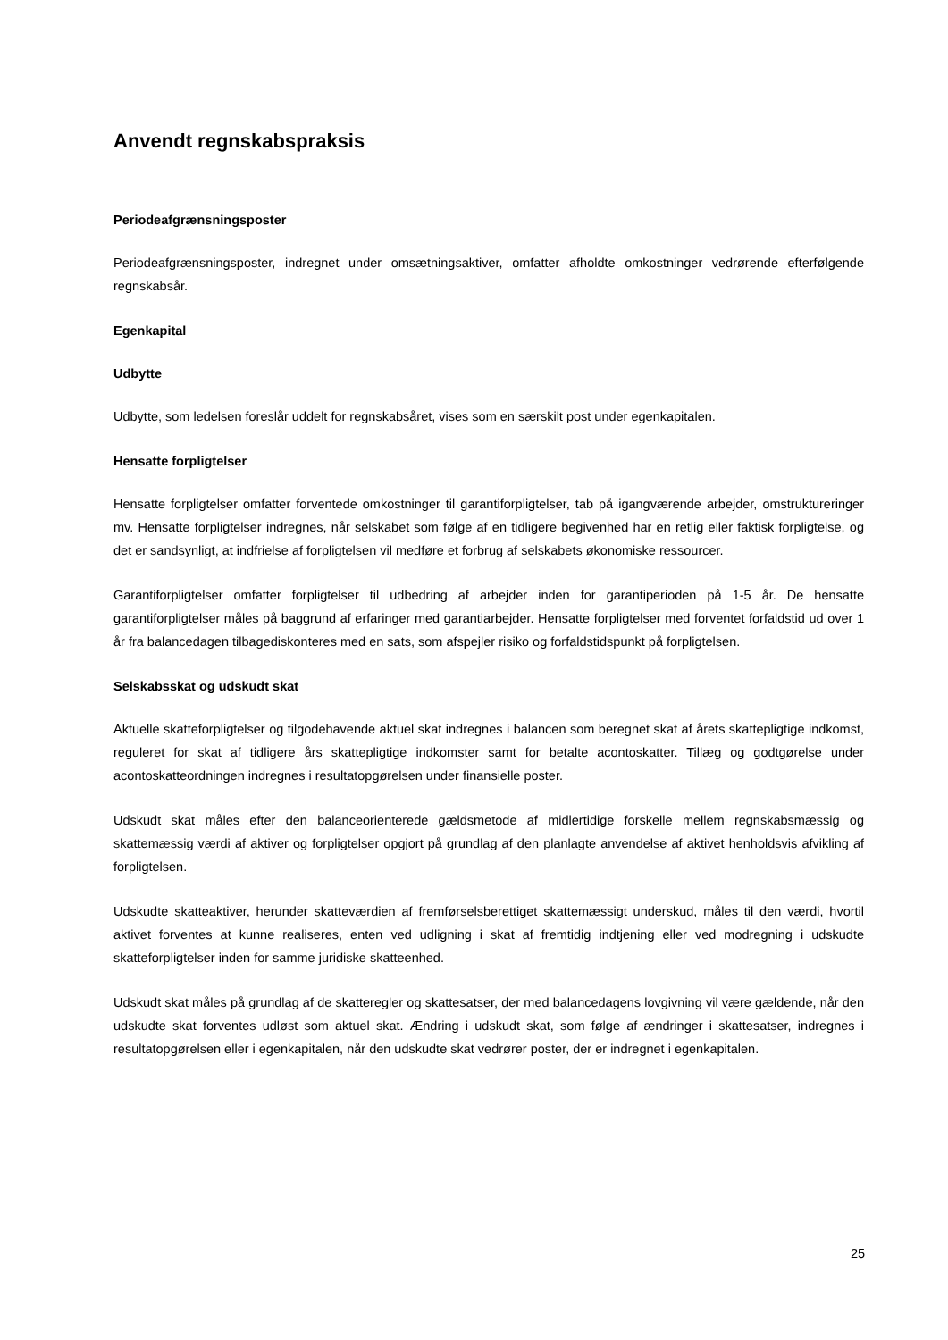Anvendt regnskabspraksis
Periodeafgrænsningsposter
Periodeafgrænsningsposter, indregnet under omsætningsaktiver, omfatter afholdte omkostninger vedrørende efterfølgende regnskabsår.
Egenkapital
Udbytte
Udbytte, som ledelsen foreslår uddelt for regnskabsåret, vises som en særskilt post under egenkapitalen.
Hensatte forpligtelser
Hensatte forpligtelser omfatter forventede omkostninger til garantiforpligtelser, tab på igangværende arbejder, omstruktureringer mv. Hensatte forpligtelser indregnes, når selskabet som følge af en tidligere begivenhed har en retlig eller faktisk forpligtelse, og det er sandsynligt, at indfrielse af forpligtelsen vil medføre et forbrug af selskabets økonomiske ressourcer.
Garantiforpligtelser omfatter forpligtelser til udbedring af arbejder inden for garantiperioden på 1-5 år. De hensatte garantiforpligtelser måles på baggrund af erfaringer med garantiarbejder. Hensatte forpligtelser med forventet forfaldstid ud over 1 år fra balancedagen tilbagediskonteres med en sats, som afspejler risiko og forfaldstidspunkt på forpligtelsen.
Selskabsskat og udskudt skat
Aktuelle skatteforpligtelser og tilgodehavende aktuel skat indregnes i balancen som beregnet skat af årets skattepligtige indkomst, reguleret for skat af tidligere års skattepligtige indkomster samt for betalte acontoskatter. Tillæg og godtgørelse under acontoskatteordningen indregnes i resultatopgørelsen under finansielle poster.
Udskudt skat måles efter den balanceorienterede gældsmetode af midlertidige forskelle mellem regnskabsmæssig og skattemæssig værdi af aktiver og forpligtelser opgjort på grundlag af den planlagte anvendelse af aktivet henholdsvis afvikling af forpligtelsen.
Udskudte skatteaktiver, herunder skatteværdien af fremførselsberettiget skattemæssigt underskud, måles til den værdi, hvortil aktivet forventes at kunne realiseres, enten ved udligning i skat af fremtidig indtjening eller ved modregning i udskudte skatteforpligtelser inden for samme juridiske skatteenhed.
Udskudt skat måles på grundlag af de skatteregler og skattesatser, der med balancedagens lovgivning vil være gældende, når den udskudte skat forventes udløst som aktuel skat. Ændring i udskudt skat, som følge af ændringer i skattesatser, indregnes i resultatopgørelsen eller i egenkapitalen, når den udskudte skat vedrører poster, der er indregnet i egenkapitalen.
25